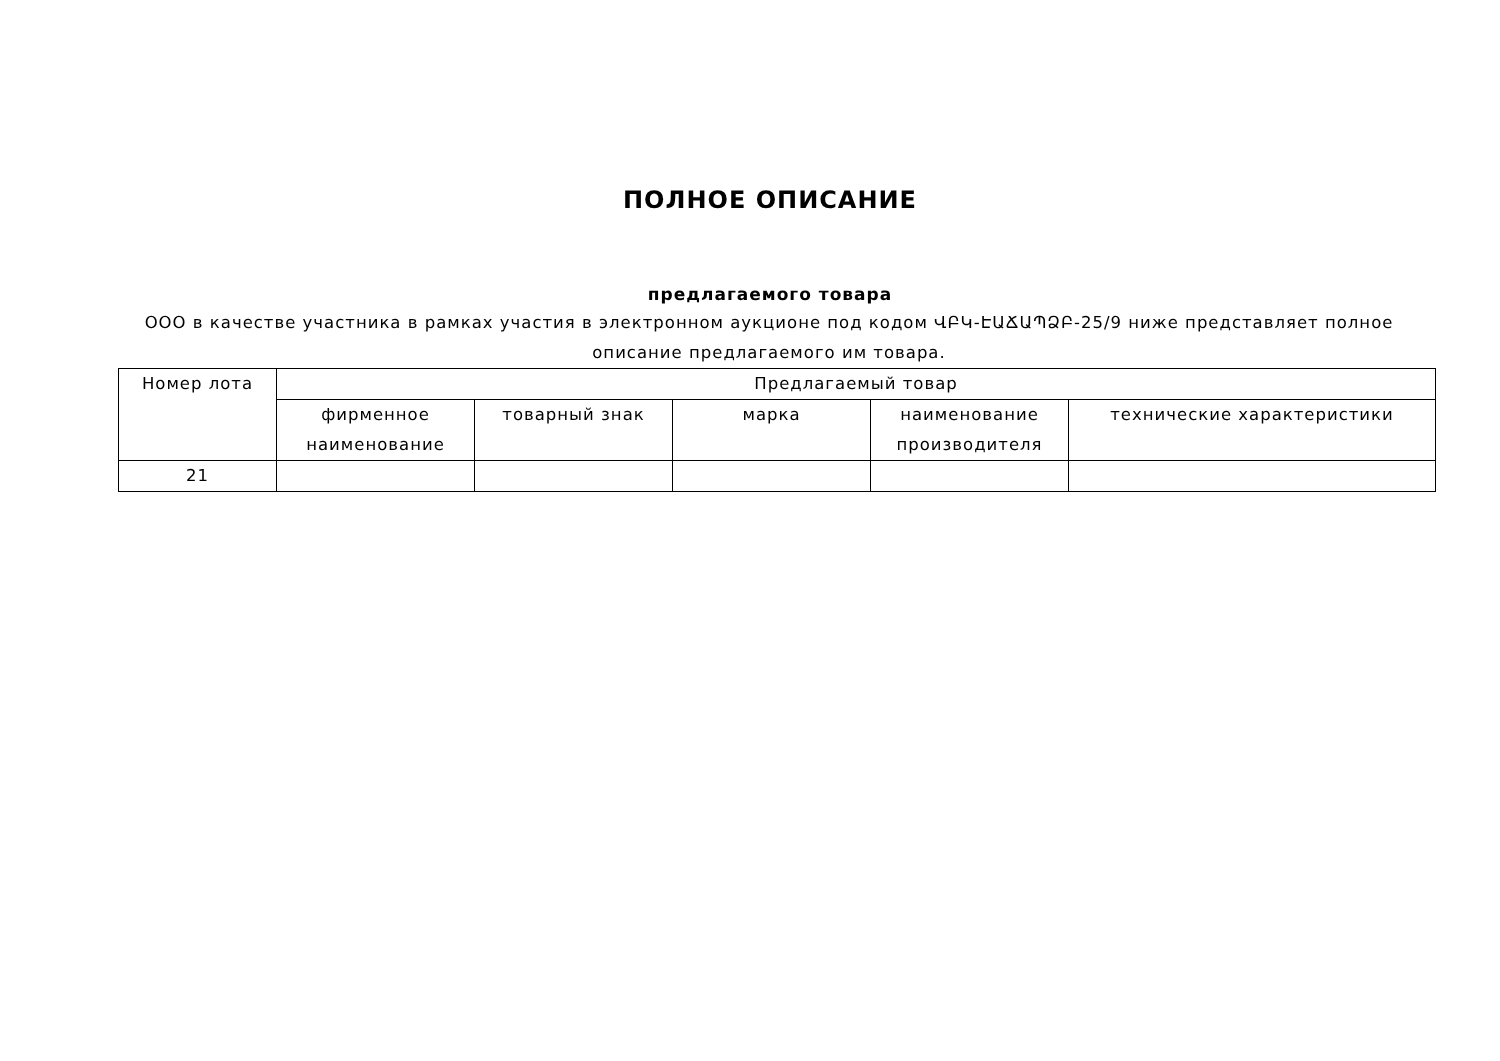ПОЛНОЕ ОПИСАНИЕ
предлагаемого товара
ООО в качестве участника в рамках участия в электронном аукционе под кодом ՎԲԿ-ԷԱՃԱՊՁԲ-25/9 ниже представляет полное описание предлагаемого им товара.
| Номер лота | Предлагаемый товар | | | | |
| --- | --- | --- | --- | --- | --- |
| | фирменное наименование | товарный знак | марка | наименование производителя | технические характеристики |
| 21 | | | | | |